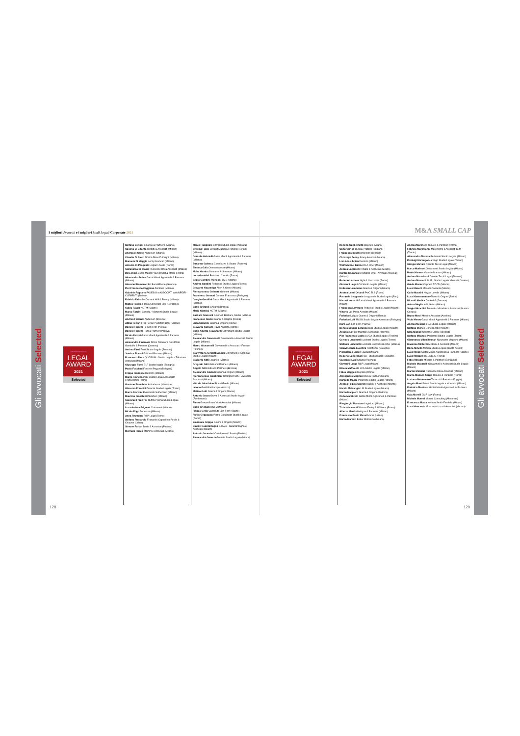Gli avvocati Selected
I migliori Avvocati e i migliori Studi Legali Corporate 2021
MF/MilanoFinanza
LEGAL
AWARD
2021
Selected
Stefano Dettoni Sinopoli & Partners (Milano)
Cosimo Di Bitonto Rinaldi & Associati (Milano)
Andrea di Castri Andersen (Milano)
Claudio Di Falco Norton Rose Fulbright (Milano)
Manuela Di Maggio Jenny.Avvocati (Milano)
Antonio Di Pasquale Hogan Lovells (Roma)
Gianmarco Di Stasio Russo De Rosa Associati (Milano)
Dino Dima Curtis Mallet-Prevost Colt & Mosle (Roma)
Alessandro Dolce Gattai Minoli Agostinelli & Partners (Milano)
Giovanni Domenichini BonelliErede (Genova)
Pier Francesco Faggiano Dentons (Milano)
Gabriele Fagnano PAVESIO e ASSOCIATI with NEGRI-CLEMENTI (Torino)
Fabrizio Faina McDermott Will & Emery (Milano)
Matteo Fasola Fasola Corporate Law (Bergamo)
Guido Fauda NCTM (Milano)
Marco Fazzini Cortella - Manzoni Studio Legale (Milano)
Andrea Ferrandi Andersen (Brescia)
Attilio Ferrari FPB Ferrari Pedeferri Boni (Milano)
Daniele Ferretti Ferretti Firm (Pistoia)
Daniele Ferretti Rödl & Partner (Padova)
Nicola Ferrini Gattai Minoli Agostinelli & Partners (Milano)
Alessandro Finamore Rossi Finamore Delli Ponti Gondolfo & Partners (Genova)
Andrea Finzi Finzi Studio Legale (Brescia)
Jessica Fiorani Gitti and Partners (Milano)
Francesco Fiore QUORUM - Studio Legale e Tributario Associato (Milano)
Giuseppe Forni BLF Studio legale (Bologna)
Paolo Foschini Foschini Pagani (Bologna)
Filippo Frabasile Dentons (Milano)
Marco Franceschini Studio Legale Associato Franceschini (Terni)
Gaetano Franchina Abbadessa (Messina)
Giacomo Francini Francini Studio Legale (Torino)
Marco Franzini Eversheds Sutherland (Milano)
Maurizio Fraschini Plusiders (Milano)
Giovanni Frau Frau Ruffino Verna Studio Legale (Milano)
Luca Andrea Frignani Chiomenti (Milano)
Nicole Frigo Andersen (Milano)
Anna Frumento R&P Legal (Torino)
Stefano Fruttarolo Fruttarolo Cappelletti Pecile & Chiavon (Udine)
Simone Furian Terrin & Associati (Padova)
Mennato Fusco Mainini e Associati (Milano)
Marco Fusignani Correnti Studio legale (Novara)
Cristina Fussi De Berti Jacchia Franchini Forlani (Milano)
Gerardo Gabrielli Gattai Minoli Agostinelli & Partners (Milano)
Susanna Galesso Cortellazzo & Soatto (Padova)
Simona Gallo Jenny.Avvocati (Milano)
Moira Gamba Simmons & Simmons (Milano)
Luca Gambini Portolano Cavallo (Roma)
Giulio Gambini Pierleoni LMS (Milano)
Andrea Gandini Pedersoli Studio Legale (Torino)
Giovanni Gazzaniga Allen & Overy (Milano)
Pierfrancesco Gelmetti Gelmetti (Milano)
Francesco Gennari Gennari Francesco (Bologna)
Giorgio Gentilini Gattai Minoli Agostinelli & Partners (Milano)
Carlo Ghirardi Ghirardi (Brescia)
Mario Giambò NCTM (Milano)
Barbara Giannelli Giannelli Barbara, Studio (Milano)
Francesco Gianni Gianni & Origoni (Roma)
Luca Giannini Gianni & Origoni (Roma)
Giovanni Gigliotti Pavia Ansaldo (Roma)
Carlo Alberto Giovanardi Giovanardi Studio Legale (Milano)
Alessandro Giovannelli Giovannelli e Associati Studio Legale (Milano)
Mauro Giovannelli Giovannelli e Associati - Firenze (Firenze)
Gianvittorio Giroletti Angeli Giovannelli e Associati Studio Legale (Milano)
Giacomo Gitti Legance (Milano)
Gregorio Gitti Gitti and Partners (Milano)
Angelo Gitti Gitti and Partners (Brescia)
Alessandro Giuliani Gianni & Origoni (Milano)
Pierfrancesco Giustiniani Orsingher Ortu - Avvocati Associati (Milano)
Vittoria Giustiniani BonelliErede (Milano)
Iacopo Gori Gori Iacopo (Arezzo)
Matteo Gotti Gianni & Origoni (Roma)
Antonio Grava Grava & Associati Studio legale (Pordenone)
Pietro Greco Greco Vitali Associati (Milano)
Carlo Grignani NCTM (Milano)
Filippo Grillo Carnelutti Law Firm (Milano)
Pietro Grippaudo Pietro Grippaudo Studio Legale (Roma)
Emanuele Grippo Gianni & Origoni (Milano)
Davide Guardamagna GeAlex - Guardamagna e Associati (Milano)
Antonio Guarnieri Cortellazzo & Soatto (Padova)
Alessandra Guercia Guercia Studio Legale (Milano)
128
M&A SMALL CAP
MF/MilanoFinanza
LEGAL
AWARD
2021
Selected
Romina Guglielmetti Starclex (Milano)
Carlo Gurioli Bureau Plattner (Bolzano)
Francesco Inturri Andersen (Brescia)
Christoph Jenny Jenny.Avvocati (Milano)
Lisa Alice Julien Dentons (Milano)
Wolf Michael Kühne DLA Piper (Milano)
Andrea Lazzaretti Rinaldi & Associati (Milano)
Manfredi Leanza Orsingher Ortu - Avvocati Associati (Milano)
Roberto Leccese Ughi & Nunziante (Roma)
Giovanni Lega LCA Studio Legale (Milano)
Kathleen Lemmens Gianni & Origoni (Milano)
Andrea Lensi Orlandi PwC TLS (Roma)
Pasquale Leogrande Leogrande Studio Legale (Bari)
Marco Leonardi Gattai Minoli Agostinelli & Partners (Milano)
Francesca Leverone Pedersoli Studio Legale (Milano)
Vittorio Loi Pavia Ansaldo (Milano)
Federico Loizzo Gianni & Origoni (Roma)
Federico Lolli RLSG Studio Legale Associato (Bologna)
Mara Lori Lori Ferri (Parma)
Donato Silvano Lorusso BLB Studio Legale (Milano)
Antonio Lot Lot Manzan e Associati (Treviso)
Pier Francesco Lotito LMCA Studio Legale (Firenze)
Corrado Lucchetti Lucchetti Studio Legale (Torino)
Stefania Lucchetti Lucchetti-LawCrossBorder (Milano)
Gianvincenzo Lucchini Fieldfisher (Bologna)
Pierantonio Luceri Laward (Milano)
Roberto Ludergnani BLF Studio legale (Bologna)
Giuseppe Lupi Adacta (Vicenza)
Giovanni Luppi R&P Legal (Milano)
Nicola Maffioletti LCA Studio Legale (Milano)
Fabio Maggesi Meplaw (Roma)
Alessandro Magnoli DCS & Partner (Milano)
Marcello Magro Pedersoli Studio Legale (Torino)
Andrea Filippo Mainini Mainini e Associati (Monza)
Marzio Malcangio LM Studio Legale (Milano)
Marco Malipiero Gianni & Origoni (Padova)
Carlo Mambretti Gattai Minoli Agostinelli & Partners (Milano)
Piergiorgio Mancone LegisLab (Milano)
Tiziana Manenti Watson Farley & Williams (Roma)
Alberto Manfroi Atrigna & Partners (Milano)
Francesco Paolo Mansi Mansi (Udine)
Marco Marazzi Baker McKenzie (Milano)
Andrea Marchetti Tonucci & Partners (Roma)
Fabrizio Marchionni Marchionni e Associati SLM (Trento)
Alessandro Marena Pedersoli Studio Legale (Milano)
Pierluigi Marengo Marengo Studio Legale (Torino)
Giorgio Mariani Deloitte Tax & Legal (Milano)
Marco Marinoni Giovanardi Studio Legale (Milano)
Paolo Marson Vivani e Marson (Milano)
Andrea Martellacci Deloitte Tax & Legal (Firenze)
Andrea Mascetti SLM - Studio Legale Mascetti (Varese)
Guido Masini Cappelli RCCD (Milano)
Luca Masotti Masotti Cassella (Milano)
Carlo Massini Hogan Lovells (Milano)
Luca Mastromatteo Gianni & Origoni (Torino)
Niccolò Medica De André (Genova)
Arturo Meglio K&L Gates (Milano)
Sergio Menchini EmmeA - Menchini e Associati (Massa Carrara)
Bruno Meoli Meoli e Associati (Avellino)
Viola Mereu Gattai Minoli Agostinelli & Partners (Milano)
Andrea Messuti LCA Studio Legale (Milano)
Stefano Micheli BonelliErede (Milano)
Sara Miglioli Osborne Clarke (Brescia)
Stefano Milanesi Pedersoli Studio Legale (Torino)
Gianmarco Mileni Munari Nunziante Magrone (Milano)
Massimo Militerni Militerni & Associati (Milano)
Dario Minella Minella Studio Legale (Busto Arsizio)
Luca Minoli Gattai Minoli Agostinelli & Partners (Milano)
Luca Mirabelli HEUSSEN (Roma)
Fabio Missale Missale & Partners (Bergamo)
Michele Mocarelli Giovannelli e Associati Studio Legale (Milano)
Marzio Molinari Russo De Rosa Associati (Milano)
Marco Monaco Sorge Tonucci & Partners (Roma)
Luciano Montemitro Tonucci & Partners (Foggia)
Angela Monti Monti Studio legale e tributario (Milano)
Federico Montorsi Gattai Minoli Agostinelli & Partners (Milano)
Gaia Morelli CMP Law (Roma)
Michele Moretti Moretti Consulting (Macerata)
Francesca Morra Herbert Smith Freehills (Milano)
Luca Moscardo Moscardo Luca & Associati (Verona)
129
Gli avvocati Selected